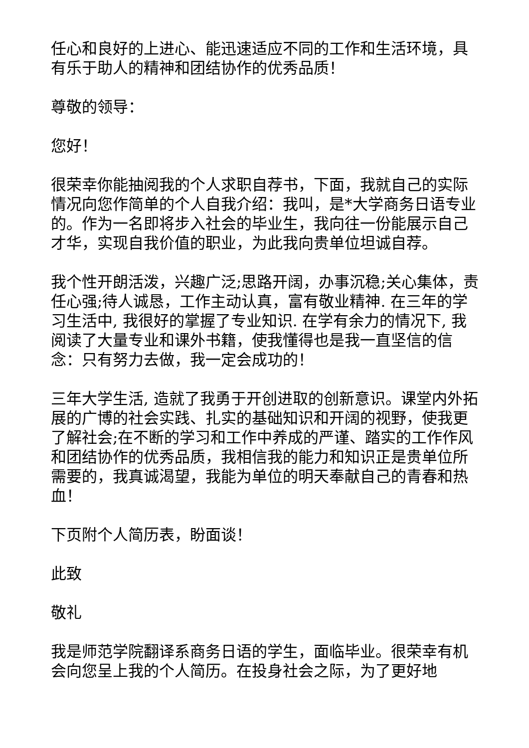任心和良好的上进心、能迅速适应不同的工作和生活环境，具有乐于助人的精神和团结协作的优秀品质！
尊敬的领导：
您好！
很荣幸你能抽阅我的个人求职自荐书，下面，我就自己的实际情况向您作简单的个人自我介绍：我叫，是*大学商务日语专业的。作为一名即将步入社会的毕业生，我向往一份能展示自己才华，实现自我价值的职业，为此我向贵单位坦诚自荐。
我个性开朗活泼，兴趣广泛;思路开阔，办事沉稳;关心集体，责任心强;待人诚恳，工作主动认真，富有敬业精神. 在三年的学习生活中, 我很好的掌握了专业知识. 在学有余力的情况下, 我阅读了大量专业和课外书籍，使我懂得也是我一直坚信的信念：只有努力去做，我一定会成功的！
三年大学生活, 造就了我勇于开创进取的创新意识。课堂内外拓展的广博的社会实践、扎实的基础知识和开阔的视野，使我更了解社会;在不断的学习和工作中养成的严谨、踏实的工作作风和团结协作的优秀品质，我相信我的能力和知识正是贵单位所需要的，我真诚渴望，我能为单位的明天奉献自己的青春和热血！
下页附个人简历表，盼面谈！
此致
敬礼
我是师范学院翻译系商务日语的学生，面临毕业。很荣幸有机会向您呈上我的个人简历。在投身社会之际，为了更好地